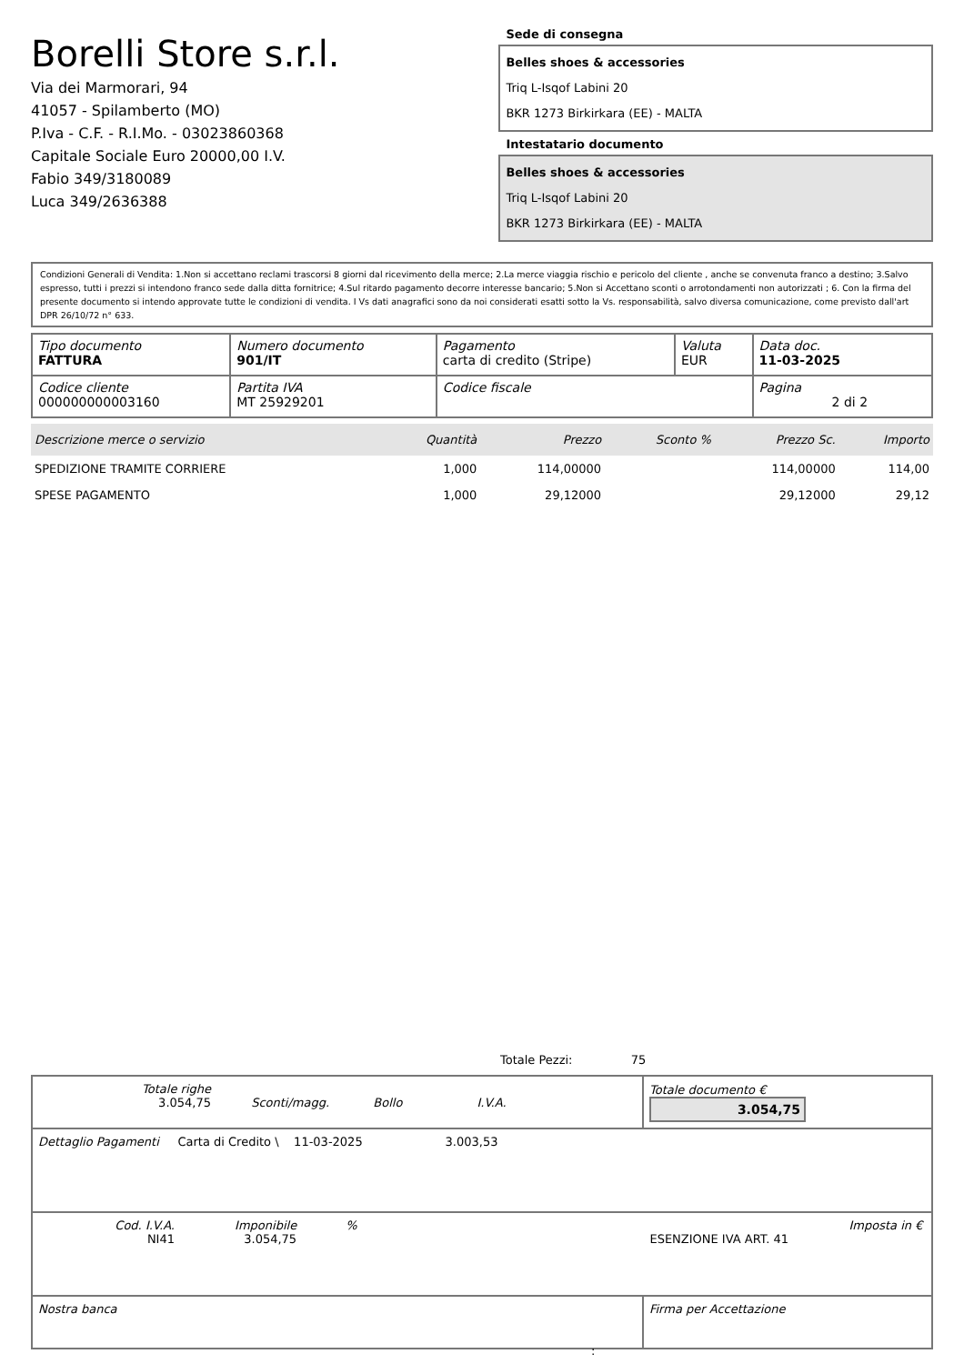Borelli Store s.r.l.
Via dei Marmorari, 94
41057 - Spilamberto (MO)
P.Iva - C.F. - R.I.Mo. - 03023860368
Capitale Sociale Euro 20000,00 I.V.
Fabio 349/3180089
Luca 349/2636388
Sede di consegna
Belles shoes & accessories
Triq L-Isqof Labini 20
BKR 1273 Birkirkara (EE) - MALTA
Intestatario documento
Belles shoes & accessories
Triq L-Isqof Labini 20
BKR 1273 Birkirkara (EE) - MALTA
Condizioni Generali di Vendita: 1.Non si accettano reclami trascorsi 8 giorni dal ricevimento della merce; 2.La merce viaggia rischio e pericolo del cliente , anche se convenuta franco a destino; 3.Salvo espresso, tutti i prezzi si intendono franco sede dalla ditta fornitrice; 4.Sul ritardo pagamento decorre interesse bancario; 5.Non si Accettano sconti o arrotondamenti non autorizzati ; 6. Con la firma del presente documento si intendo approvate tutte le condizioni di vendita. I Vs dati anagrafici sono da noi considerati esatti sotto la Vs. responsabilità, salvo diversa comunicazione, come previsto dall'art DPR 26/10/72 n° 633.
| Tipo documento FATTURA | Numero documento 901/IT | Pagamento carta di credito (Stripe) | Valuta EUR | Data doc. 11-03-2025 |
| Codice cliente 000000000003160 | Partita IVA MT 25929201 | Codice fiscale | | Pagina 2 di 2 |
| Descrizione merce o servizio | Quantità | Prezzo | Sconto % | Prezzo Sc. | Importo |
| --- | --- | --- | --- | --- | --- |
| SPEDIZIONE TRAMITE CORRIERE | 1,000 | 114,00000 | | 114,00000 | 114,00 |
| SPESE PAGAMENTO | 1,000 | 29,12000 | | 29,12000 | 29,12 |
Totale Pezzi: 75
| Totale righe 3.054,75 Sconti/magg. Bollo I.V.A. | Totale documento € 3.054,75 |
| Dettaglio Pagamenti Carta di Credito \ 11-03-2025 3.003,53 | |
| Cod. I.V.A. NI41 Imponibile 3.054,75 % Imposta in € ESENZIONE IVA ART. 41 | |
| Nostra banca | Firma per Accettazione |
: